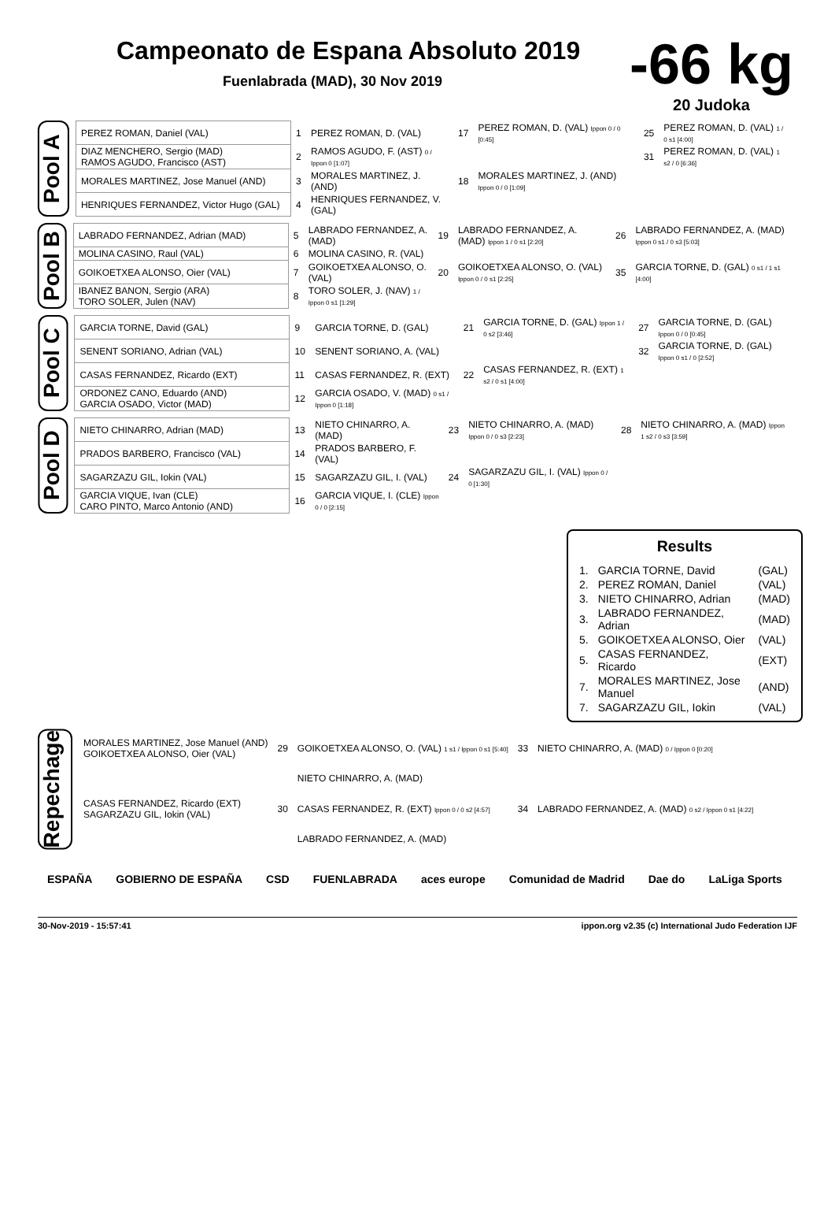Campeonato de Espana Absoluto 2019
Fuenlabrada (MAD), 30 Nov 2019
-66 kg
20 Judoka
Pool A
| PEREZ ROMAN, Daniel (VAL) | 1 | PEREZ ROMAN, D. (VAL) | 17 | PEREZ ROMAN, D. (VAL) Ippon 0 / 0 [0:45] | 25 | PEREZ ROMAN, D. (VAL) 1 / 0 s1 [4:00] |
| DIAZ MENCHERO, Sergio (MAD) RAMOS AGUDO, Francisco (AST) | 2 | RAMOS AGUDO, F. (AST) 0 / Ippon 0 [1:07] | | | 31 | PEREZ ROMAN, D. (VAL) 1 s2 / 0 [6:36] |
| MORALES MARTINEZ, Jose Manuel (AND) | 3 | MORALES MARTINEZ, J. (AND) | 18 | MORALES MARTINEZ, J. (AND) Ippon 0 / 0 [1:09] | | |
| HENRIQUES FERNANDEZ, Victor Hugo (GAL) | 4 | HENRIQUES FERNANDEZ, V. (GAL) | | | | |
Pool B
| LABRADO FERNANDEZ, Adrian (MAD) | 5 | LABRADO FERNANDEZ, A. (MAD) | 19 | LABRADO FERNANDEZ, A. (MAD) Ippon 1 / 0 s1 [2:20] | 26 | LABRADO FERNANDEZ, A. (MAD) Ippon 0 s1 / 0 s3 [5:03] |
| MOLINA CASINO, Raul (VAL) | 6 | MOLINA CASINO, R. (VAL) | | | | |
| GOIKOETXEA ALONSO, Oier (VAL) | 7 | GOIKOETXEA ALONSO, O. (VAL) | 20 | GOIKOETXEA ALONSO, O. (VAL) Ippon 0 / 0 s1 [2:25] | 35 | GARCIA TORNE, D. (GAL) 0 s1 / 1 s1 [4:00] |
| IBANEZ BANON, Sergio (ARA) TORO SOLER, Julen (NAV) | 8 | TORO SOLER, J. (NAV) 1 / Ippon 0 s1 [1:29] | | | | |
Pool C
| GARCIA TORNE, David (GAL) | 9 | GARCIA TORNE, D. (GAL) | 21 | GARCIA TORNE, D. (GAL) Ippon 1 / 0 s2 [3:46] | 27 | GARCIA TORNE, D. (GAL) Ippon 0 / 0 [0:45] |
| SENENT SORIANO, Adrian (VAL) | 10 | SENENT SORIANO, A. (VAL) | | | 32 | GARCIA TORNE, D. (GAL) Ippon 0 s1 / 0 [2:52] |
| CASAS FERNANDEZ, Ricardo (EXT) | 11 | CASAS FERNANDEZ, R. (EXT) | 22 | CASAS FERNANDEZ, R. (EXT) 1 s2 / 0 s1 [4:00] | | |
| ORDONEZ CANO, Eduardo (AND) GARCIA OSADO, Victor (MAD) | 12 | GARCIA OSADO, V. (MAD) 0 s1 / Ippon 0 [1:18] | | | | |
Pool D
| NIETO CHINARRO, Adrian (MAD) | 13 | NIETO CHINARRO, A. (MAD) | 23 | NIETO CHINARRO, A. (MAD) Ippon 0 / 0 s3 [2:23] | 28 | NIETO CHINARRO, A. (MAD) Ippon 1 s2 / 0 s3 [3:59] |
| PRADOS BARBERO, Francisco (VAL) | 14 | PRADOS BARBERO, F. (VAL) | | | | |
| SAGARZAZU GIL, Iokin (VAL) | 15 | SAGARZAZU GIL, I. (VAL) | 24 | SAGARZAZU GIL, I. (VAL) Ippon 0 / 0 [1:30] | | |
| GARCIA VIQUE, Ivan (CLE) CARO PINTO, Marco Antonio (AND) | 16 | GARCIA VIQUE, I. (CLE) Ippon 0 / 0 [2:15] | | | | |
Results
| 1. | GARCIA TORNE, David | (GAL) |
| 2. | PEREZ ROMAN, Daniel | (VAL) |
| 3. | NIETO CHINARRO, Adrian | (MAD) |
| 3. | LABRADO FERNANDEZ, Adrian | (MAD) |
| 5. | GOIKOETXEA ALONSO, Oier | (VAL) |
| 5. | CASAS FERNANDEZ, Ricardo | (EXT) |
| 7. | MORALES MARTINEZ, Jose Manuel | (AND) |
| 7. | SAGARZAZU GIL, Iokin | (VAL) |
Repechage
| MORALES MARTINEZ, Jose Manuel (AND) GOIKOETXEA ALONSO, Oier (VAL) | 29 | GOIKOETXEA ALONSO, O. (VAL) 1 s1 / Ippon 0 s1 [5:40] | 33 | NIETO CHINARRO, A. (MAD) 0 / Ippon 0 [0:20] |
| | | NIETO CHINARRO, A. (MAD) | | |
| CASAS FERNANDEZ, Ricardo (EXT) SAGARZAZU GIL, Iokin (VAL) | 30 | CASAS FERNANDEZ, R. (EXT) Ippon 0 / 0 s2 [4:57] | 34 | LABRADO FERNANDEZ, A. (MAD) 0 s2 / Ippon 0 s1 [4:22] |
| | | LABRADO FERNANDEZ, A. (MAD) | | |
ESPAÑA GOBIERNO DE ESPAÑA CSD FUENLABRADA aces europe Comunidad de Madrid Dae do LaLiga Sports
30-Nov-2019 - 15:57:41 ippon.org v2.35 (c) International Judo Federation IJF